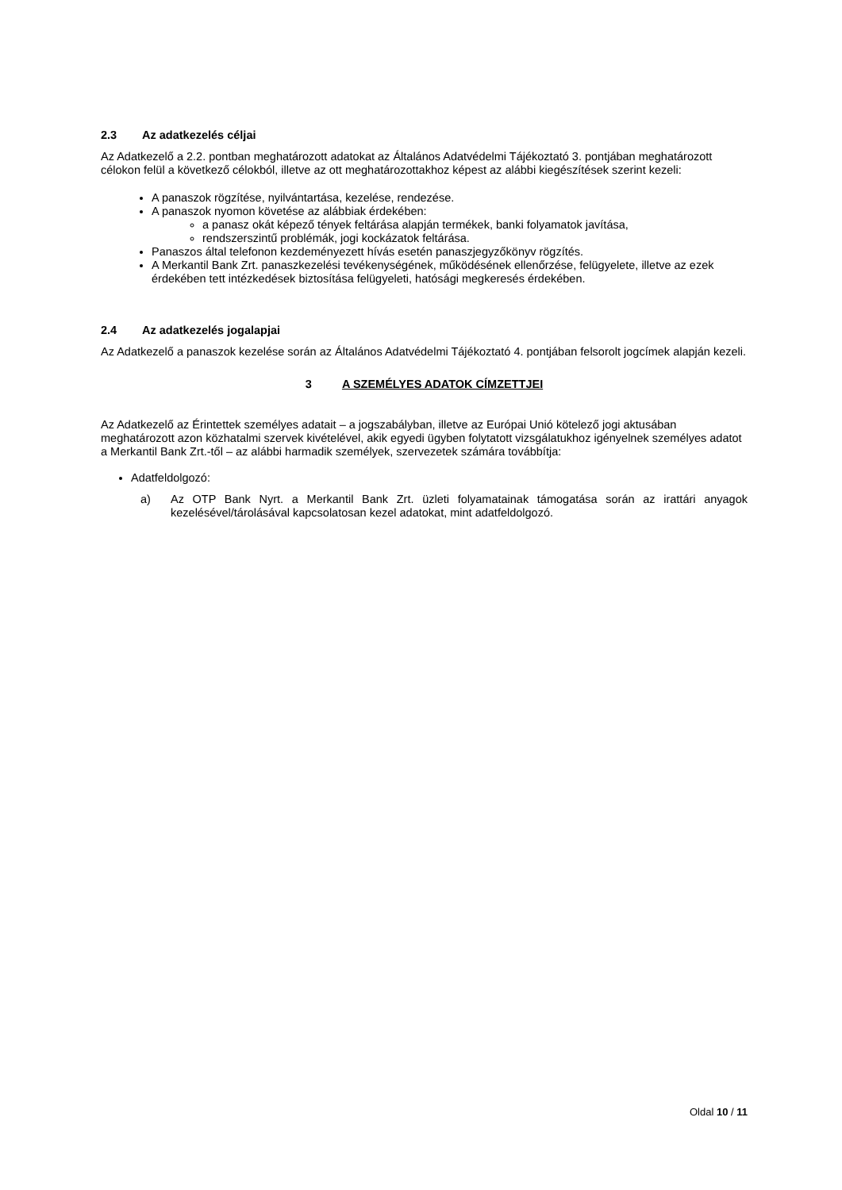2.3 Az adatkezelés céljai
Az Adatkezelő a 2.2. pontban meghatározott adatokat az Általános Adatvédelmi Tájékoztató 3. pontjában meghatározott célokon felül a következő célokból, illetve az ott meghatározottakhoz képest az alábbi kiegészítések szerint kezeli:
A panaszok rögzítése, nyilvántartása, kezelése, rendezése.
A panaszok nyomon követése az alábbiak érdekében:
a panasz okát képező tények feltárása alapján termékek, banki folyamatok javítása,
rendszerszintű problémák, jogi kockázatok feltárása.
Panaszos által telefonon kezdeményezett hívás esetén panaszjegyzőkönyv rögzítés.
A Merkantil Bank Zrt. panaszkezelési tevékenységének, működésének ellenőrzése, felügyelete, illetve az ezek érdekében tett intézkedések biztosítása felügyeleti, hatósági megkeresés érdekében.
2.4 Az adatkezelés jogalapjai
Az Adatkezelő a panaszok kezelése során az Általános Adatvédelmi Tájékoztató 4. pontjában felsorolt jogcímek alapján kezeli.
3 A SZEMÉLYES ADATOK CÍMZETTJEI
Az Adatkezelő az Érintettek személyes adatait – a jogszabályban, illetve az Európai Unió kötelező jogi aktusában meghatározott azon közhatalmi szervek kivételével, akik egyedi ügyben folytatott vizsgálatukhoz igényelnek személyes adatot a Merkantil Bank Zrt.-től – az alábbi harmadik személyek, szervezetek számára továbbítja:
Adatfeldolgozó:
a) Az OTP Bank Nyrt. a Merkantil Bank Zrt. üzleti folyamatainak támogatása során az irattári anyagok kezelésével/tárolásával kapcsolatosan kezel adatokat, mint adatfeldolgozó.
Oldal 10 / 11